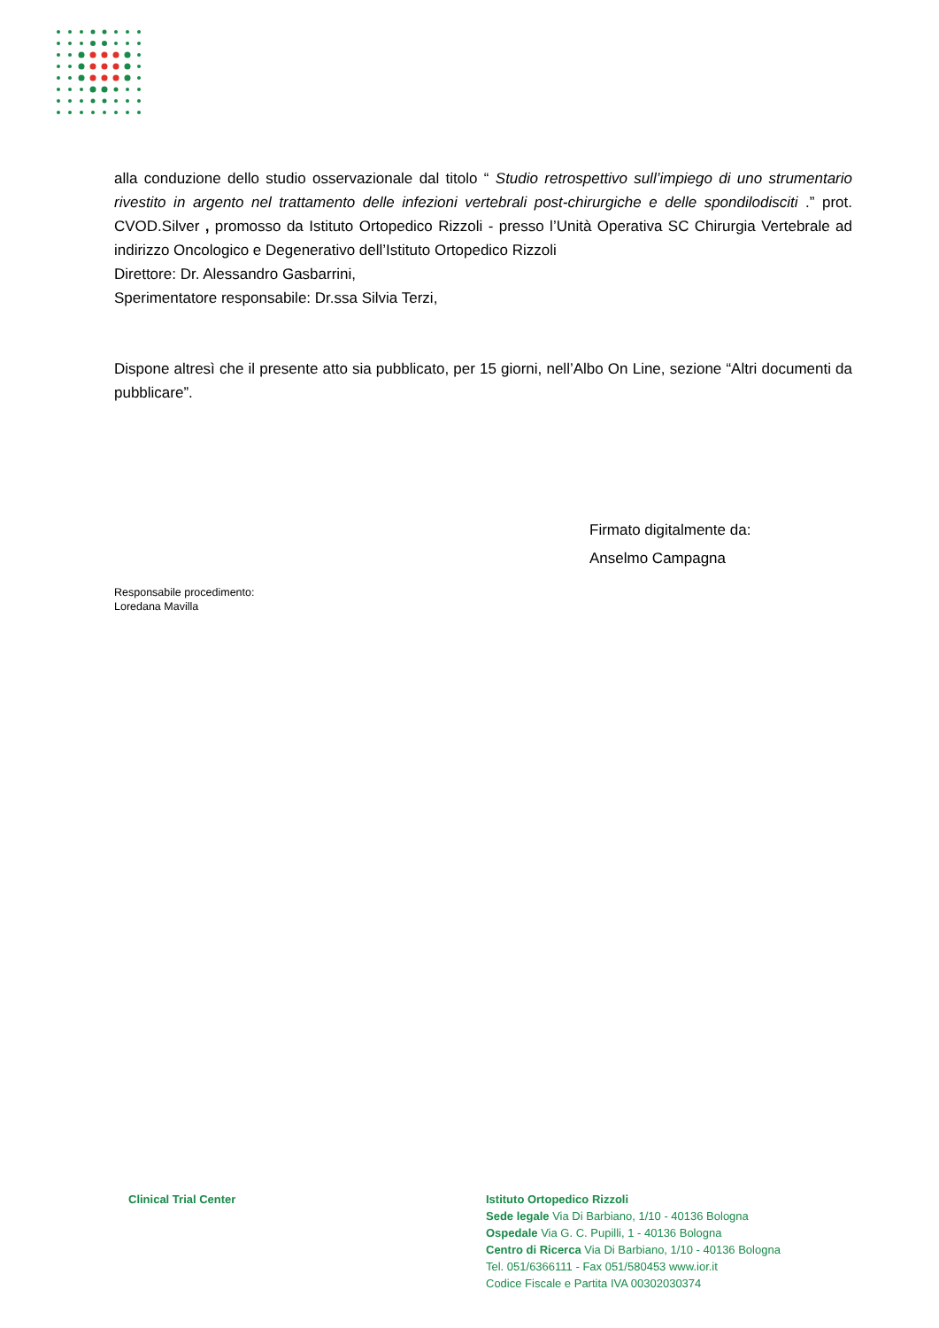alla conduzione dello studio osservazionale dal titolo “ Studio retrospettivo sull’impiego di uno strumentario rivestito in argento nel trattamento delle infezioni vertebrali post-chirurgiche e delle spondilodisciti .” prot. CVOD.Silver , promosso da Istituto Ortopedico Rizzoli - presso l’Unità Operativa SC Chirurgia Vertebrale ad indirizzo Oncologico e Degenerativo dell’Istituto Ortopedico Rizzoli
Direttore: Dr. Alessandro Gasbarrini,
Sperimentatore responsabile: Dr.ssa Silvia Terzi,
Dispone altresì che il presente atto sia pubblicato, per 15 giorni, nell’Albo On Line, sezione “Altri documenti da pubblicare”.
Firmato digitalmente da:
Anselmo Campagna
Responsabile procedimento:
Loredana Mavilla
Clinical Trial Center
Istituto Ortopedico Rizzoli
Sede legale Via Di Barbiano, 1/10 - 40136 Bologna
Ospedale Via G. C. Pupilli, 1 - 40136 Bologna
Centro di Ricerca Via Di Barbiano, 1/10 - 40136 Bologna
Tel. 051/6366111 - Fax 051/580453 www.ior.it
Codice Fiscale e Partita IVA 00302030374